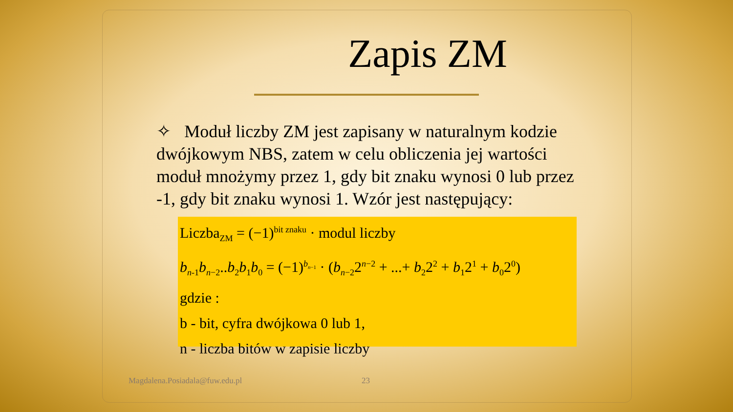Zapis ZM
✧ Moduł liczby ZM jest zapisany w naturalnym kodzie dwójkowym NBS, zatem w celu obliczenia jej wartości moduł mnożymy przez 1, gdy bit znaku wynosi 0 lub przez -1, gdy bit znaku wynosi 1. Wzór jest następujący:
Liczba<sub>ZM</sub> = (−1)<sup>bit znaku</sup> · modul liczby
b<sub>n-1</sub>b<sub>n−2</sub>..b<sub>2</sub>b<sub>1</sub>b<sub>0</sub> = (−1)<sup>b<sub>n−1</sub></sup> · (b<sub>n−2</sub>2<sup>n−2</sup> + ...+ b<sub>2</sub>2<sup>2</sup> + b<sub>1</sub>2<sup>1</sup> + b<sub>0</sub>2<sup>0</sup>)
gdzie :
b - bit, cyfra dwójkowa 0 lub 1,
n - liczba bitów w zapisie liczby
Magdalena.Posiadala@fuw.edu.pl 23